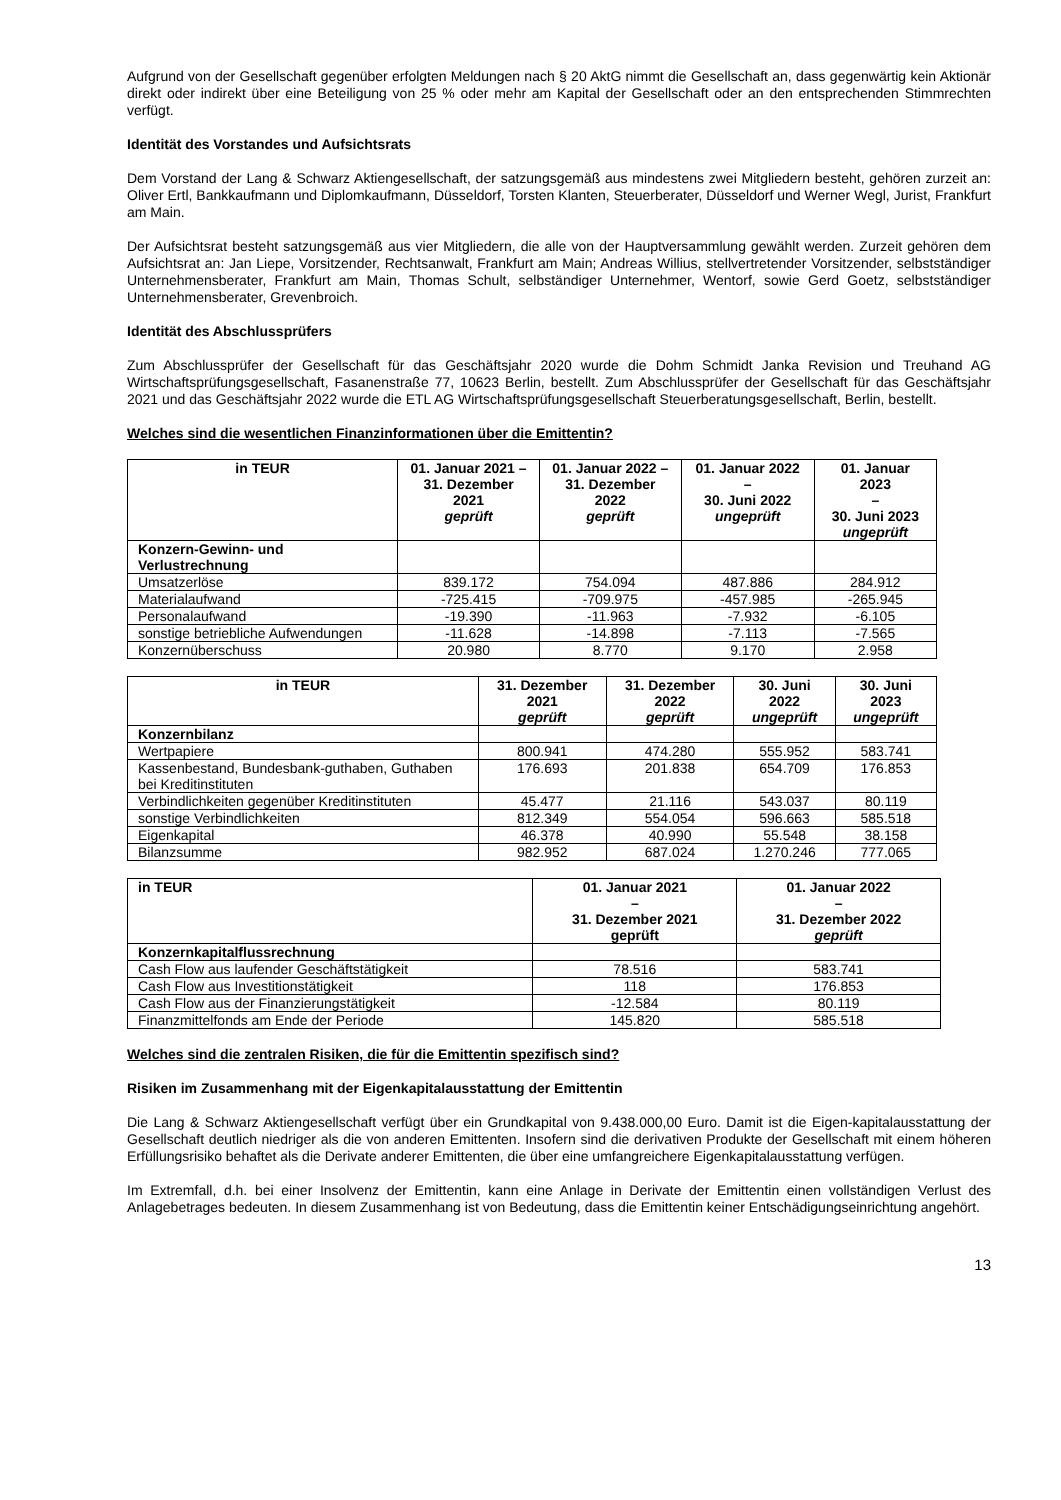Aufgrund von der Gesellschaft gegenüber erfolgten Meldungen nach § 20 AktG nimmt die Gesellschaft an, dass gegenwärtig kein Aktionär direkt oder indirekt über eine Beteiligung von 25 % oder mehr am Kapital der Gesellschaft oder an den entsprechenden Stimmrechten verfügt.
Identität des Vorstandes und Aufsichtsrats
Dem Vorstand der Lang & Schwarz Aktiengesellschaft, der satzungsgemäß aus mindestens zwei Mitgliedern besteht, gehören zurzeit an: Oliver Ertl, Bankkaufmann und Diplomkaufmann, Düsseldorf, Torsten Klanten, Steuerberater, Düsseldorf und Werner Wegl, Jurist, Frankfurt am Main.
Der Aufsichtsrat besteht satzungsgemäß aus vier Mitgliedern, die alle von der Hauptversammlung gewählt werden. Zurzeit gehören dem Aufsichtsrat an: Jan Liepe, Vorsitzender, Rechtsanwalt, Frankfurt am Main; Andreas Willius, stellvertretender Vorsitzender, selbstständiger Unternehmensberater, Frankfurt am Main, Thomas Schult, selbständiger Unternehmer, Wentorf, sowie Gerd Goetz, selbstständiger Unternehmensberater, Grevenbroich.
Identität des Abschlussprüfers
Zum Abschlussprüfer der Gesellschaft für das Geschäftsjahr 2020 wurde die Dohm Schmidt Janka Revision und Treuhand AG Wirtschaftsprüfungsgesellschaft, Fasanenstraße 77, 10623 Berlin, bestellt. Zum Abschlussprüfer der Gesellschaft für das Geschäftsjahr 2021 und das Geschäftsjahr 2022 wurde die ETL AG Wirtschaftsprüfungsgesellschaft Steuerberatungsgesellschaft, Berlin, bestellt.
Welches sind die wesentlichen Finanzinformationen über die Emittentin?
| in TEUR | 01. Januar 2021 – 31. Dezember 2021 geprüft | 01. Januar 2022 – 31. Dezember 2022 geprüft | 01. Januar 2022 – 30. Juni 2022 ungeprüft | 01. Januar 2023 – 30. Juni 2023 ungeprüft |
| --- | --- | --- | --- | --- |
| Konzern-Gewinn- und Verlustrechnung | | | | |
| Umsatzerlöse | 839.172 | 754.094 | 487.886 | 284.912 |
| Materialaufwand | -725.415 | -709.975 | -457.985 | -265.945 |
| Personalaufwand | -19.390 | -11.963 | -7.932 | -6.105 |
| sonstige betriebliche Aufwendungen | -11.628 | -14.898 | -7.113 | -7.565 |
| Konzernüberschuss | 20.980 | 8.770 | 9.170 | 2.958 |
| in TEUR | 31. Dezember 2021 geprüft | 31. Dezember 2022 geprüft | 30. Juni 2022 ungeprüft | 30. Juni 2023 ungeprüft |
| --- | --- | --- | --- | --- |
| Konzernbilanz | | | | |
| Wertpapiere | 800.941 | 474.280 | 555.952 | 583.741 |
| Kassenbestand, Bundesbank-guthaben, Guthaben bei Kreditinstituten | 176.693 | 201.838 | 654.709 | 176.853 |
| Verbindlichkeiten gegenüber Kreditinstituten | 45.477 | 21.116 | 543.037 | 80.119 |
| sonstige Verbindlichkeiten | 812.349 | 554.054 | 596.663 | 585.518 |
| Eigenkapital | 46.378 | 40.990 | 55.548 | 38.158 |
| Bilanzsumme | 982.952 | 687.024 | 1.270.246 | 777.065 |
| in TEUR | 01. Januar 2021 – 31. Dezember 2021 geprüft | 01. Januar 2022 – 31. Dezember 2022 geprüft |
| --- | --- | --- |
| Konzernkapitalflussrechnung | | |
| Cash Flow aus laufender Geschäftstätigkeit | 78.516 | 583.741 |
| Cash Flow aus Investitionstätigkeit | 118 | 176.853 |
| Cash Flow aus der Finanzierungstätigkeit | -12.584 | 80.119 |
| Finanzmittelfonds am Ende der Periode | 145.820 | 585.518 |
Welches sind die zentralen Risiken, die für die Emittentin spezifisch sind?
Risiken im Zusammenhang mit der Eigenkapitalausstattung der Emittentin
Die Lang & Schwarz Aktiengesellschaft verfügt über ein Grundkapital von 9.438.000,00 Euro. Damit ist die Eigen-kapitalausstattung der Gesellschaft deutlich niedriger als die von anderen Emittenten. Insofern sind die derivativen Produkte der Gesellschaft mit einem höheren Erfüllungsrisiko behaftet als die Derivate anderer Emittenten, die über eine umfangreichere Eigenkapitalausstattung verfügen.
Im Extremfall, d.h. bei einer Insolvenz der Emittentin, kann eine Anlage in Derivate der Emittentin einen vollständigen Verlust des Anlagebetrages bedeuten. In diesem Zusammenhang ist von Bedeutung, dass die Emittentin keiner Entschädigungseinrichtung angehört.
13